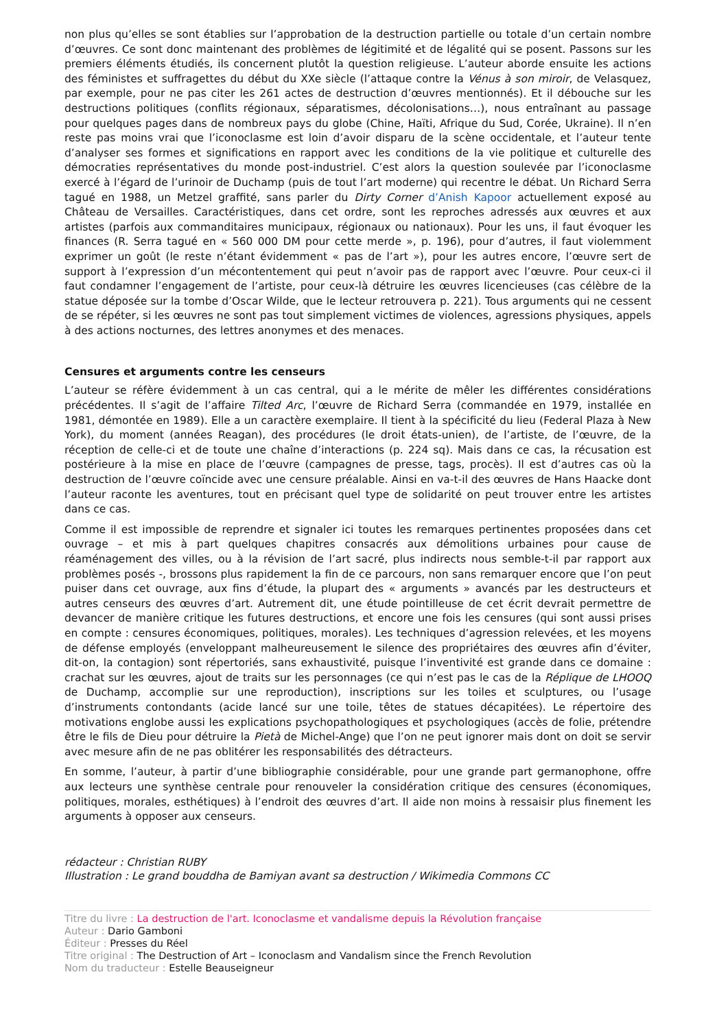non plus qu’elles se sont établies sur l’approbation de la destruction partielle ou totale d’un certain nombre d’œuvres. Ce sont donc maintenant des problèmes de légitimité et de légalité qui se posent. Passons sur les premiers éléments étudiés, ils concernent plutôt la question religieuse. L’auteur aborde ensuite les actions des féministes et suffragettes du début du XXe siècle (l’attaque contre la Vénus à son miroir, de Velasquez, par exemple, pour ne pas citer les 261 actes de destruction d’œuvres mentionnés). Et il débouche sur les destructions politiques (conflits régionaux, séparatismes, décolonisations…), nous entraînant au passage pour quelques pages dans de nombreux pays du globe (Chine, Haïti, Afrique du Sud, Corée, Ukraine). Il n’en reste pas moins vrai que l’iconoclasme est loin d’avoir disparu de la scène occidentale, et l’auteur tente d’analyser ses formes et significations en rapport avec les conditions de la vie politique et culturelle des démocraties représentatives du monde post-industriel. C’est alors la question soulevée par l’iconoclasme exercé à l’égard de l’urinoir de Duchamp (puis de tout l’art moderne) qui recentre le débat. Un Richard Serra tagué en 1988, un Metzel graffité, sans parler du Dirty Corner d’Anish Kapoor actuellement exposé au Château de Versailles. Caractéristiques, dans cet ordre, sont les reproches adressés aux œuvres et aux artistes (parfois aux commanditaires municipaux, régionaux ou nationaux). Pour les uns, il faut évoquer les finances (R. Serra tagué en « 560 000 DM pour cette merde », p. 196), pour d’autres, il faut violemment exprimer un goût (le reste n’étant évidemment « pas de l’art »), pour les autres encore, l’œuvre sert de support à l’expression d’un mécontentement qui peut n’avoir pas de rapport avec l’œuvre. Pour ceux-ci il faut condamner l’engagement de l’artiste, pour ceux-là détruire les œuvres licencieuses (cas célèbre de la statue déposée sur la tombe d’Oscar Wilde, que le lecteur retrouvera p. 221). Tous arguments qui ne cessent de se répéter, si les œuvres ne sont pas tout simplement victimes de violences, agressions physiques, appels à des actions nocturnes, des lettres anonymes et des menaces.
Censures et arguments contre les censeurs
L’auteur se réfère évidemment à un cas central, qui a le mérite de mêler les différentes considérations précédentes. Il s’agit de l’affaire Tilted Arc, l’œuvre de Richard Serra (commandée en 1979, installée en 1981, démontée en 1989). Elle a un caractère exemplaire. Il tient à la spécificité du lieu (Federal Plaza à New York), du moment (années Reagan), des procédures (le droit états-unien), de l’artiste, de l’œuvre, de la réception de celle-ci et de toute une chaîne d’interactions (p. 224 sq). Mais dans ce cas, la récusation est postérieure à la mise en place de l’œuvre (campagnes de presse, tags, procès). Il est d’autres cas où la destruction de l’œuvre coïncide avec une censure préalable. Ainsi en va-t-il des œuvres de Hans Haacke dont l’auteur raconte les aventures, tout en précisant quel type de solidarité on peut trouver entre les artistes dans ce cas.
Comme il est impossible de reprendre et signaler ici toutes les remarques pertinentes proposées dans cet ouvrage – et mis à part quelques chapitres consacrés aux démolitions urbaines pour cause de réaménagement des villes, ou à la révision de l’art sacré, plus indirects nous semble-t-il par rapport aux problèmes posés -, brossons plus rapidement la fin de ce parcours, non sans remarquer encore que l’on peut puiser dans cet ouvrage, aux fins d’étude, la plupart des « arguments » avancés par les destructeurs et autres censeurs des œuvres d’art. Autrement dit, une étude pointilleuse de cet écrit devrait permettre de devancer de manière critique les futures destructions, et encore une fois les censures (qui sont aussi prises en compte : censures économiques, politiques, morales). Les techniques d’agression relevées, et les moyens de défense employés (enveloppant malheureusement le silence des propriétaires des œuvres afin d’éviter, dit-on, la contagion) sont répertoriés, sans exhaustivité, puisque l’inventivité est grande dans ce domaine : crachat sur les œuvres, ajout de traits sur les personnages (ce qui n’est pas le cas de la Réplique de LHOOQ de Duchamp, accomplie sur une reproduction), inscriptions sur les toiles et sculptures, ou l’usage d’instruments contondants (acide lancé sur une toile, têtes de statues décapitées). Le répertoire des motivations englobe aussi les explications psychopathologiques et psychologiques (accès de folie, prétendre être le fils de Dieu pour détruire la Pietà de Michel-Ange) que l’on ne peut ignorer mais dont on doit se servir avec mesure afin de ne pas oblitérer les responsabilités des détracteurs.
En somme, l’auteur, à partir d’une bibliographie considérable, pour une grande part germanophone, offre aux lecteurs une synthèse centrale pour renouveler la considération critique des censures (économiques, politiques, morales, esthétiques) à l’endroit des œuvres d’art. Il aide non moins à ressaisir plus finement les arguments à opposer aux censeurs.
rédacteur : Christian RUBY
Illustration : Le grand bouddha de Bamiyan avant sa destruction / Wikimedia Commons CC
Titre du livre : La destruction de l'art. Iconoclasme et vandalisme depuis la Révolution française
Auteur : Dario Gamboni
Éditeur : Presses du Réel
Titre original : The Destruction of Art – Iconoclasm and Vandalism since the French Revolution
Nom du traducteur : Estelle Beauseigneur